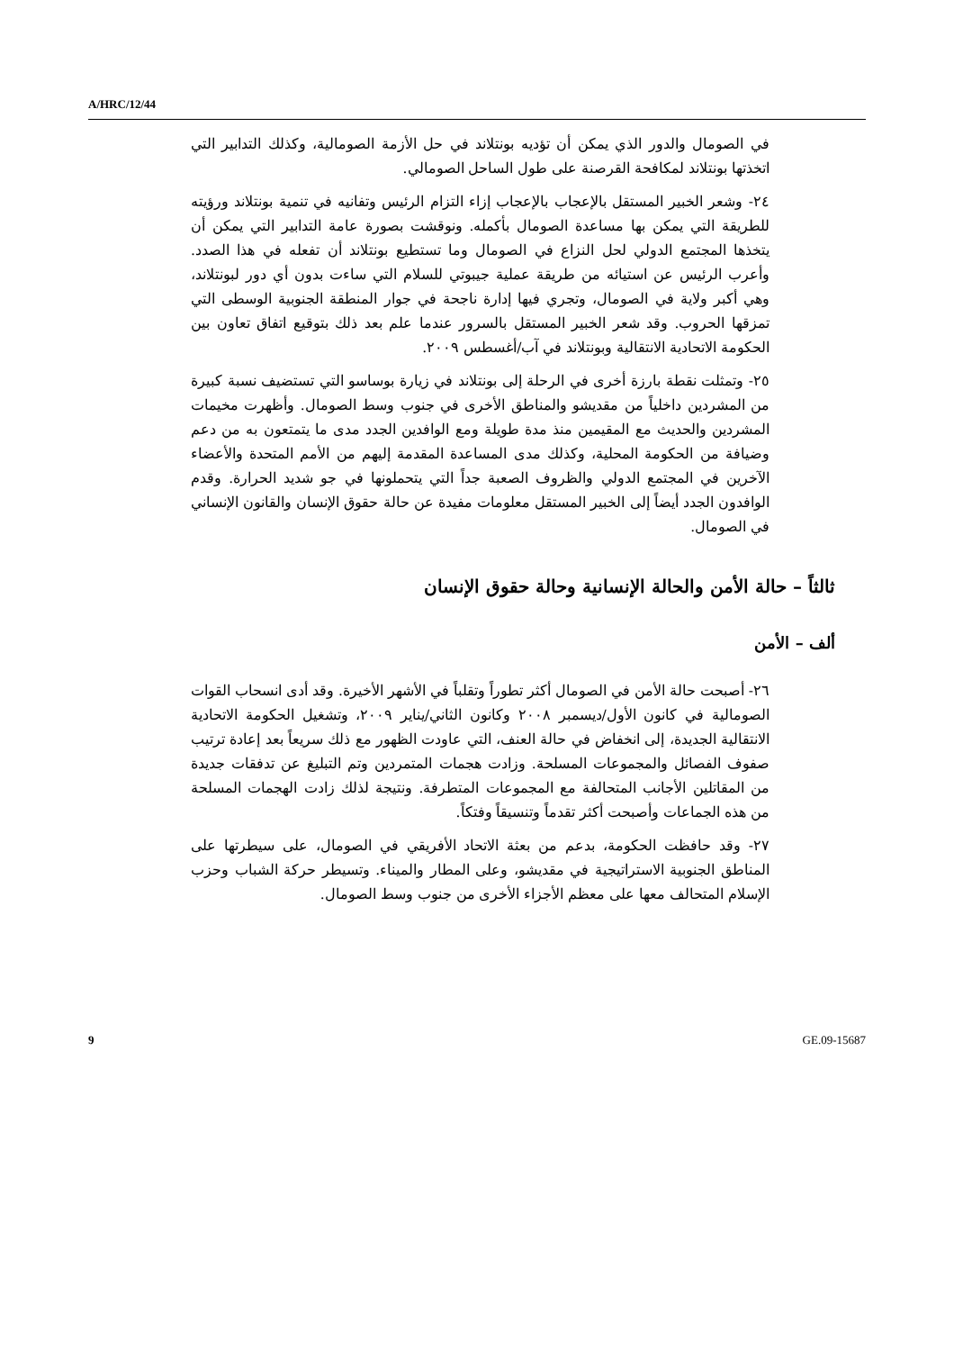A/HRC/12/44
في الصومال والدور الذي يمكن أن تؤديه بونتلاند في حل الأزمة الصومالية، وكذلك التدابير التي اتخذتها بونتلاند لمكافحة القرصنة على طول الساحل الصومالي.
٢٤- وشعر الخبير المستقل بالإعجاب بالإعجاب إزاء التزام الرئيس وتفانيه في تنمية بونتلاند ورؤيته للطريقة التي يمكن بها مساعدة الصومال بأكمله. ونوقشت بصورة عامة التدابير التي يمكن أن يتخذها المجتمع الدولي لحل النزاع في الصومال وما تستطيع بونتلاند أن تفعله في هذا الصدد. وأعرب الرئيس عن استيائه من طريقة عملية جيبوتي للسلام التي ساءت بدون أي دور لبونتلاند، وهي أكبر ولاية في الصومال، وتجري فيها إدارة ناجحة في جوار المنطقة الجنوبية الوسطى التي تمزقها الحروب. وقد شعر الخبير المستقل بالسرور عندما علم بعد ذلك بتوقيع اتفاق تعاون بين الحكومة الاتحادية الانتقالية وبونتلاند في آب/أغسطس ٢٠٠٩.
٢٥- وتمثلت نقطة بارزة أخرى في الرحلة إلى بونتلاند في زيارة بوساسو التي تستضيف نسبة كبيرة من المشردين داخلياً من مقديشو والمناطق الأخرى في جنوب وسط الصومال. وأظهرت مخيمات المشردين والحديث مع المقيمين منذ مدة طويلة ومع الوافدين الجدد مدى ما يتمتعون به من دعم وضيافة من الحكومة المحلية، وكذلك مدى المساعدة المقدمة إليهم من الأمم المتحدة والأعضاء الآخرين في المجتمع الدولي والظروف الصعبة جداً التي يتحملونها في جو شديد الحرارة. وقدم الوافدون الجدد أيضاً إلى الخبير المستقل معلومات مفيدة عن حالة حقوق الإنسان والقانون الإنساني في الصومال.
ثالثاً – حالة الأمن والحالة الإنسانية وحالة حقوق الإنسان
ألف – الأمن
٢٦- أصبحت حالة الأمن في الصومال أكثر تطوراً وتقلباً في الأشهر الأخيرة. وقد أدى انسحاب القوات الصومالية في كانون الأول/ديسمبر ٢٠٠٨ وكانون الثاني/يناير ٢٠٠٩، وتشغيل الحكومة الاتحادية الانتقالية الجديدة، إلى انخفاض في حالة العنف، التي عاودت الظهور مع ذلك سريعاً بعد إعادة ترتيب صفوف الفصائل والمجموعات المسلحة. وزادت هجمات المتمردين وتم التبليغ عن تدفقات جديدة من المقاتلين الأجانب المتحالفة مع المجموعات المتطرفة. ونتيجة لذلك زادت الهجمات المسلحة من هذه الجماعات وأصبحت أكثر تقدماً وتنسيقاً وفتكاً.
٢٧- وقد حافظت الحكومة، بدعم من بعثة الاتحاد الأفريقي في الصومال، على سيطرتها على المناطق الجنوبية الاستراتيجية في مقديشو، وعلى المطار والميناء. وتسيطر حركة الشباب وحزب الإسلام المتحالف معها على معظم الأجزاء الأخرى من جنوب وسط الصومال.
9 GE.09-15687